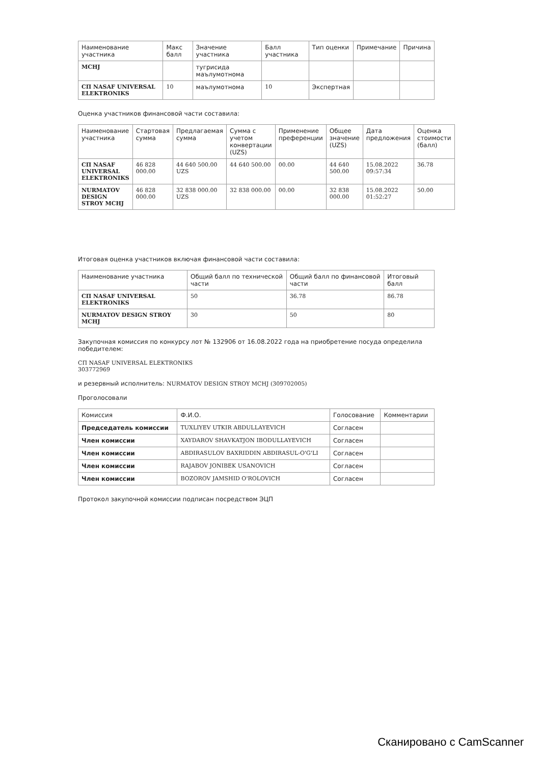| Наименование участника | Макс балл | Значение участника | Балл участника | Тип оценки | Примечание | Причина |
| --- | --- | --- | --- | --- | --- | --- |
| MCHJ | | тугрисида маълумотнома | | | | |
| СП NASAF UNIVERSAL ELEKTRONIKS | 10 | маълумотнома | 10 | Экспертная | | |
Оценка участников финансовой части составила:
| Наименование участника | Стартовая сумма | Предлагаемая сумма | Сумма с учетом конвертации (UZS) | Применение преференции | Общее значение (UZS) | Дата предложения | Оценка стоимости (балл) |
| --- | --- | --- | --- | --- | --- | --- | --- |
| СП NASAF UNIVERSAL ELEKTRONIKS | 46 828 000.00 | 44 640 500.00 UZS | 44 640 500.00 | 00.00 | 44 640 500.00 | 15.08.2022 09:57:34 | 36.78 |
| NURMATOV DESIGN STROY MCHJ | 46 828 000.00 | 32 838 000.00 UZS | 32 838 000.00 | 00.00 | 32 838 000.00 | 15.08.2022 01:52:27 | 50.00 |
Итоговая оценка участников включая финансовой части составила:
| Наименование участника | Общий балл по технической части | Общий балл по финансовой части | Итоговый балл |
| --- | --- | --- | --- |
| СП NASAF UNIVERSAL ELEKTRONIKS | 50 | 36.78 | 86.78 |
| NURMATOV DESIGN STROY MCHJ | 30 | 50 | 80 |
Закупочная комиссия по конкурсу лот № 132906 от 16.08.2022 года на приобретение посуда определила победителем:
СП NASAF UNIVERSAL ELEKTRONIKS
303772969
и резервный исполнитель: NURMATOV DESIGN STROY MCHJ (309702005)
Проголосовали
| Комиссия | Ф.И.О. | Голосование | Комментарии |
| --- | --- | --- | --- |
| Председатель комиссии | TUXLIYEV UTKIR ABDULLAYEVICH | Согласен | |
| Член комиссии | XAYDAROV SHAVKATJON IBODULLAYEVICH | Согласен | |
| Член комиссии | ABDIRASULOV BAXRIDDIN ABDIRASUL-O'G'LI | Согласен | |
| Член комиссии | RAJABOV JONIBEK USANOVICH | Согласен | |
| Член комиссии | BOZOROV JAMSHID O'ROLOVICH | Согласен | |
Протокол закупочной комиссии подписан посредством ЭЦП
Сканировано с CamScanner